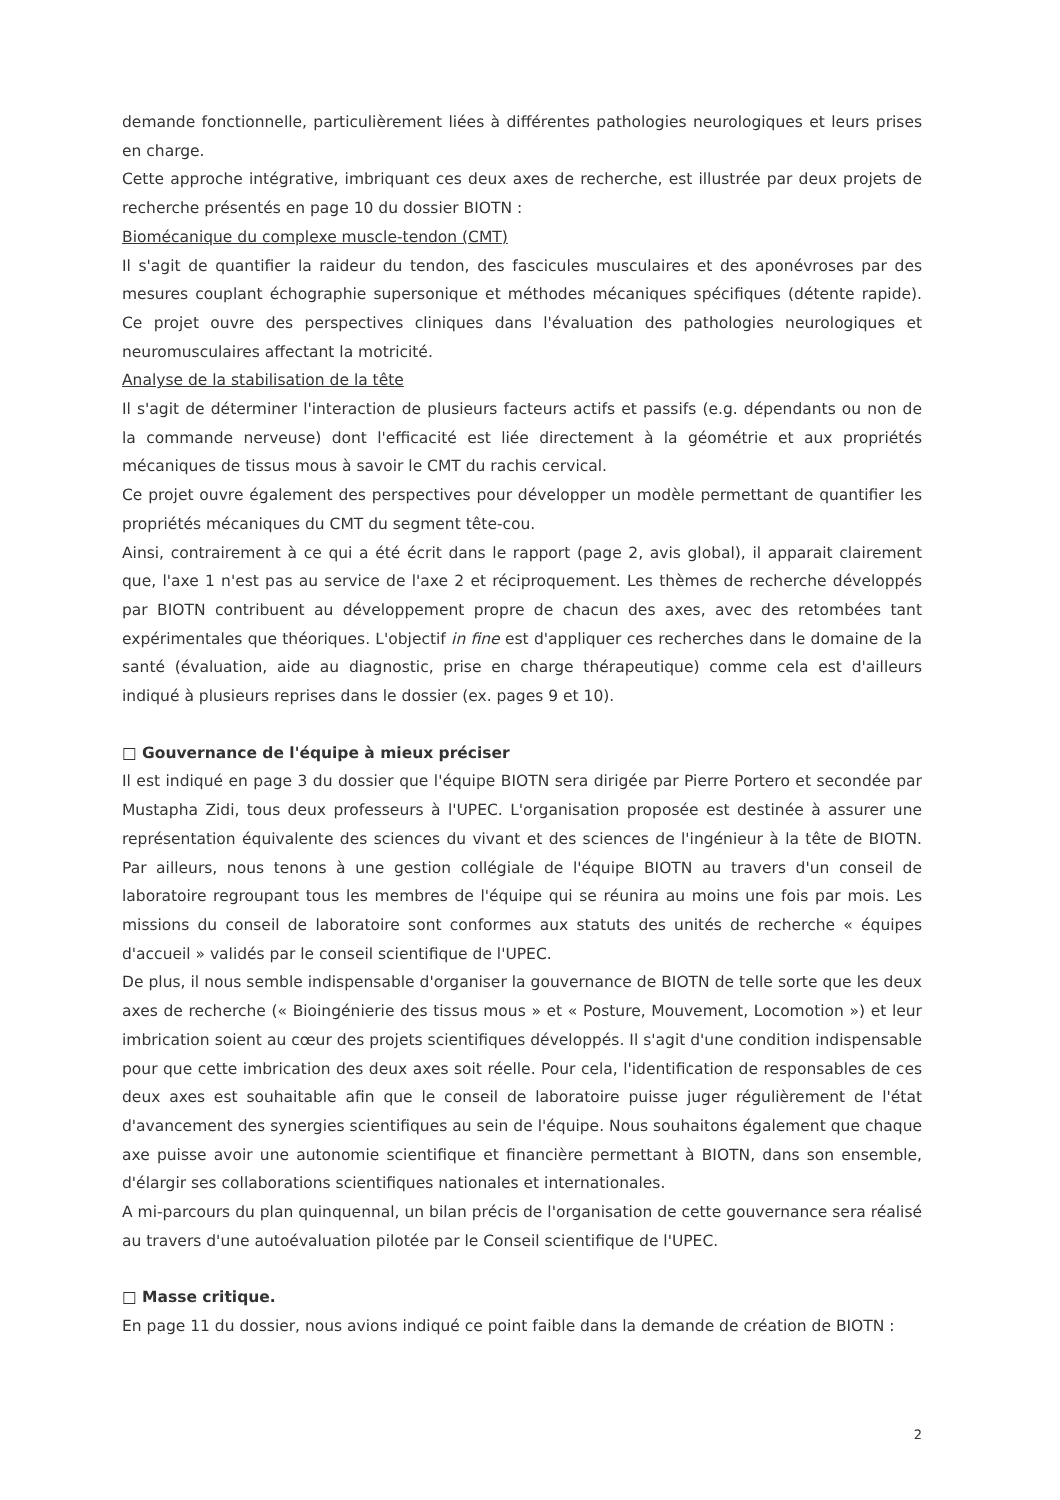demande fonctionnelle, particulièrement liées à différentes pathologies neurologiques et leurs prises en charge.
Cette approche intégrative, imbriquant ces deux axes de recherche, est illustrée par deux projets de recherche présentés en page 10 du dossier BIOTN :
Biomécanique du complexe muscle-tendon (CMT)
Il s'agit de quantifier la raideur du tendon, des fascicules musculaires et des aponévroses par des mesures couplant échographie supersonique et méthodes mécaniques spécifiques (détente rapide). Ce projet ouvre des perspectives cliniques dans l'évaluation des pathologies neurologiques et neuromusculaires affectant la motricité.
Analyse de la stabilisation de la tête
Il s'agit de déterminer l'interaction de plusieurs facteurs actifs et passifs (e.g. dépendants ou non de la commande nerveuse) dont l'efficacité est liée directement à la géométrie et aux propriétés mécaniques de tissus mous à savoir le CMT du rachis cervical.
Ce projet ouvre également des perspectives pour développer un modèle permettant de quantifier les propriétés mécaniques du CMT du segment tête-cou.
Ainsi, contrairement à ce qui a été écrit dans le rapport (page 2, avis global), il apparait clairement que, l'axe 1 n'est pas au service de l'axe 2 et réciproquement. Les thèmes de recherche développés par BIOTN contribuent au développement propre de chacun des axes, avec des retombées tant expérimentales que théoriques. L'objectif in fine est d'appliquer ces recherches dans le domaine de la santé (évaluation, aide au diagnostic, prise en charge thérapeutique) comme cela est d'ailleurs indiqué à plusieurs reprises dans le dossier (ex. pages 9 et 10).
□ Gouvernance de l'équipe à mieux préciser
Il est indiqué en page 3 du dossier que l'équipe BIOTN sera dirigée par Pierre Portero et secondée par Mustapha Zidi, tous deux professeurs à l'UPEC. L'organisation proposée est destinée à assurer une représentation équivalente des sciences du vivant et des sciences de l'ingénieur à la tête de BIOTN. Par ailleurs, nous tenons à une gestion collégiale de l'équipe BIOTN au travers d'un conseil de laboratoire regroupant tous les membres de l'équipe qui se réunira au moins une fois par mois. Les missions du conseil de laboratoire sont conformes aux statuts des unités de recherche « équipes d'accueil » validés par le conseil scientifique de l'UPEC.
De plus, il nous semble indispensable d'organiser la gouvernance de BIOTN de telle sorte que les deux axes de recherche (« Bioingénierie des tissus mous » et « Posture, Mouvement, Locomotion ») et leur imbrication soient au cœur des projets scientifiques développés. Il s'agit d'une condition indispensable pour que cette imbrication des deux axes soit réelle. Pour cela, l'identification de responsables de ces deux axes est souhaitable afin que le conseil de laboratoire puisse juger régulièrement de l'état d'avancement des synergies scientifiques au sein de l'équipe. Nous souhaitons également que chaque axe puisse avoir une autonomie scientifique et financière permettant à BIOTN, dans son ensemble, d'élargir ses collaborations scientifiques nationales et internationales.
A mi-parcours du plan quinquennal, un bilan précis de l'organisation de cette gouvernance sera réalisé au travers d'une autoévaluation pilotée par le Conseil scientifique de l'UPEC.
□ Masse critique.
En page 11 du dossier, nous avions indiqué ce point faible dans la demande de création de BIOTN :
2